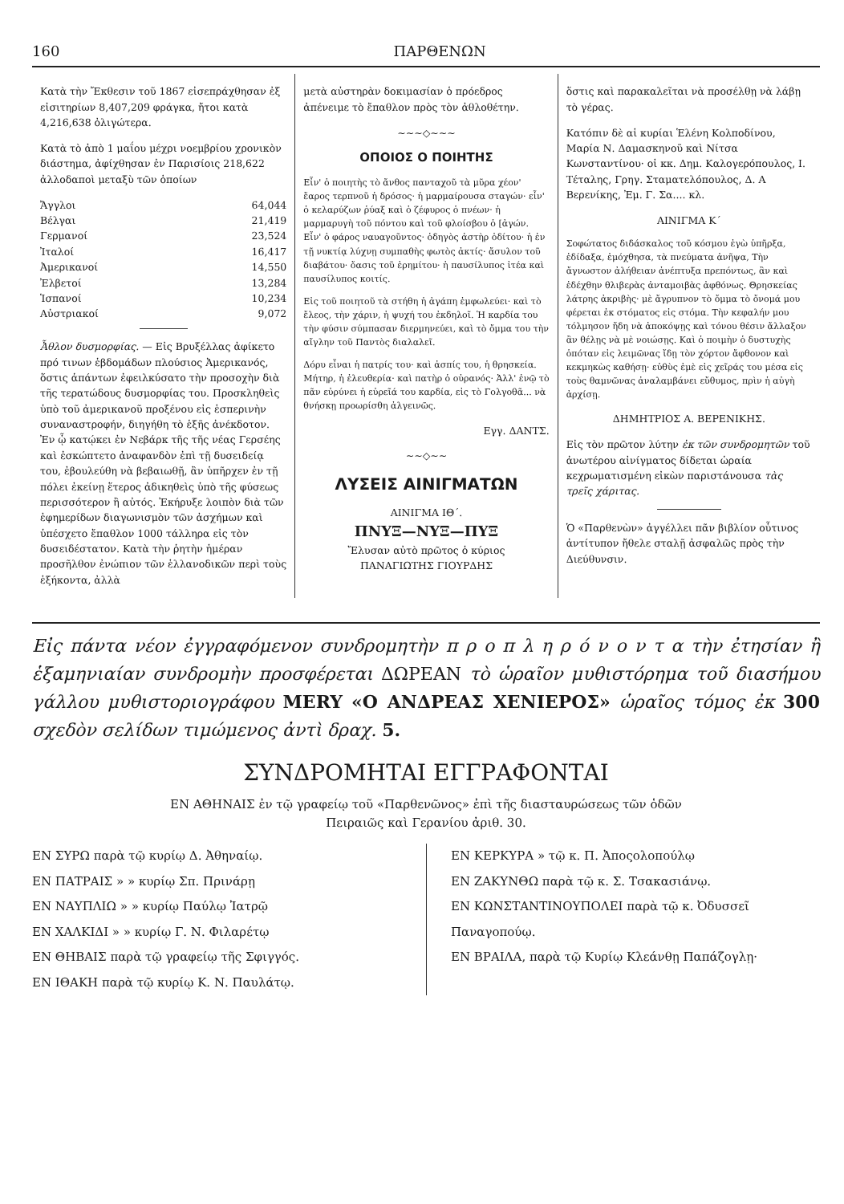160 ΠΑΡΘΕΝΩΝ
Κατὰ τὴν Ἔκθεσιν τοῦ 1867 εἰσεπράχθησαν ἐξ εἰσιτηρίων 8,407,209 φράγκα, ἤτοι κατὰ 4,216,638 ὀλιγώτερα.
Κατὰ τὸ ἀπὸ 1 μαΐου μέχρι νοεμβρίου χρονικὸν διάστημα, ἀφίχθησαν ἐν Παρισίοις 218,622 ἀλλοδαποὶ μεταξὺ τῶν ὁποίων
| Ἄγγλοι | 64,044 |
| Βέλγαι | 21,419 |
| Γερμανοί | 23,524 |
| Ἰταλοί | 16,417 |
| Ἀμερικανοί | 14,550 |
| Ἐλβετοί | 13,284 |
| Ἱσπανοί | 10,234 |
| Αὐστριακοί | 9,072 |
Ἆθλον δυσμορφίας. — Εἰς Βρυξέλλας ἀφίκετο πρό τινων ἑβδομάδων πλούσιος Ἀμερικανός, ὅστις ἁπάντων ἐφειλκύσατο τὴν προσοχὴν διὰ τῆς τερατώδους δυσμορφίας του. Προσκληθεὶς ὑπὸ τοῦ ἀμερικανοῦ προξένου εἰς ἑσπερινὴν συναναστροφήν, διηγήθη τὸ ἑξῆς ἀνέκδοτον. Ἐν ᾧ κατῴκει ἐν Νεβάρκ τῆς τῆς νέας Γερσέης καὶ ἐσκώπτετο ἀναφανδὸν ἐπὶ τῇ δυσειδείᾳ του, ἐβουλεύθη νὰ βεβαιωθῇ, ἂν ὑπῆρχεν ἐν τῇ πόλει ἐκείνῃ ἕτερος ἀδικηθεὶς ὑπὸ τῆς φύσεως περισσότερον ἢ αὐτός. Ἐκήρυξε λοιπὸν διὰ τῶν ἐφημερίδων διαγωνισμὸν τῶν ἀσχήμων καὶ ὑπέσχετο ἔπαθλον 1000 τάλληρα εἰς τὸν δυσειδέστατον. Κατὰ τὴν ῥητὴν ἡμέραν προσῆλθον ἐνώπιον τῶν ἑλλανοδικῶν περὶ τοὺς ἑξήκοντα, ἀλλὰ
μετὰ αὐστηρὰν δοκιμασίαν ὁ πρόεδρος ἀπένειμε τὸ ἔπαθλον πρὸς τὸν ἀθλοθέτην.
~~~◇~~~
ΟΠΟΙΟΣ Ο ΠΟΙΗΤΗΣ
Εἶν' ὁ ποιητὴς τὸ ἄνθος πανταχοῦ τὰ μῦρα χέον' ἔαρος τερπνοῦ ἡ δρόσος· ἡ μαρμαίρουσα σταγών· εἶν' ὁ κελαρύζων ῥύαξ καὶ ὁ ζέφυρος ὁ πνέων· ἡ μαρμαρυγὴ τοῦ πόντου καὶ τοῦ φλοίσβου ὁ [ἀγών.
Εἶν' ὁ φάρος ναυαγοῦντος· ὁδηγὸς ἀστὴρ ὁδίτου· ἡ ἐν τῇ νυκτίᾳ λύχνῃ συμπαθὴς φωτὸς ἀκτίς· ἄσυλον τοῦ διαβάτου· ὄασις τοῦ ἐρημίτου· ἡ παυσίλυπος ἰτέα καὶ παυσίλυπος κοιτίς.
Εἰς τοῦ ποιητοῦ τὰ στήθη ἡ ἀγάπη ἐμφωλεύει· καὶ τὸ ἔλεος, τὴν χάριν, ἡ ψυχή του ἐκδηλοῖ. Ἡ καρδία του τὴν φύσιν σύμπασαν διερμηνεύει, καὶ τὸ ὄμμα του τὴν αἴγλην τοῦ Παντὸς διαλαλεῖ.
Δόρυ εἶναι ἡ πατρίς του· καὶ ἀσπίς του, ἡ θρησκεία.
Μήτηρ, ἡ ἐλευθερία· καὶ πατὴρ ὁ οὐρανός· Ἀλλ' ἐνῷ τὸ πᾶν εὐρύνει ἡ εὐρεῖά του καρδία, εἰς τὸ Γολγοθᾶ... νὰ θνήσκῃ προωρίσθη ἀλγεινῶς.
Εγγ. ΔΑΝΤΣ.
~~◇~~
ΛΥΣΕΙΣ ΑΙΝΙΓΜΑΤΩΝ
ΑΙΝΙΓΜΑ ΙΘ΄.
ΠΝΥΞ—ΝΥΞ—ΠΥΞ
Ἔλυσαν αὐτὸ πρῶτος ὁ κύριος
ΠΑΝΑΓΙΩΤΗΣ ΓΙΟΥΡΔΗΣ
ὅστις καὶ παρακαλεῖται νὰ προσέλθῃ νὰ λάβῃ τὸ γέρας.
Κατόπιν δὲ αἱ κυρίαι Ἑλένη Κολποδίνου, Μαρία Ν. Δαμασκηνοῦ καὶ Νίτσα Κωνσταντίνου· οἱ κκ. Δημ. Καλογερόπουλος, Ι. Τέταλης, Γρηγ. Σταματελόπουλος, Δ. Α Βερενίκης, Ἐμ. Γ. Σα.... κλ.
ΑΙΝΙΓΜΑ Κ΄
Σοφώτατος διδάσκαλος τοῦ κόσμου ἐγὼ ὑπῆρξα, ἐδίδαξα, ἐμόχθησα, τὰ πνεύματα ἀνῆψα, Τὴν ἄγνωστον ἀλήθειαν ἀνέπτυξα πρεπόντως, ἂν καὶ ἐδέχθην θλιβερὰς ἀνταμοιβὰς ἀφθόνως. Θρησκείας λάτρης ἀκριβὴς· μὲ ἄγρυπνον τὸ ὄμμα τὸ ὄνομά μου φέρεται ἐκ στόματος εἰς στόμα. Τὴν κεφαλήν μου τόλμησον ἤδη νὰ ἀποκόψῃς καὶ τόνου θέσιν ἄλλαξον ἂν θέλῃς νὰ μὲ νοιώσῃς. Καὶ ὁ ποιμὴν ὁ δυστυχὴς ὁπόταν εἰς λειμῶνας ἴδῃ τὸν χόρτον ἄφθονον καὶ κεκμηκὼς καθήσῃ· εὐθὺς ἐμὲ εἰς χεῖράς του μέσα εἰς τοὺς θαμνῶνας ἀναλαμβάνει εὔθυμος, πρὶν ἡ αὐγὴ ἀρχίσῃ.
ΔΗΜΗΤΡΙΟΣ Α. ΒΕΡΕΝΙΚΗΣ.
Εἰς τὸν πρῶτον λύτην ἐκ τῶν συνδρομητῶν τοῦ ἀνωτέρου αἰνίγματος δίδεται ὡραία κεχρωματισμένη εἰκὼν παριστάνουσα τὰς τρεῖς χάριτας.
Ὁ «Παρθενὼν» ἀγγέλλει πᾶν βιβλίον οὗτινος ἀντίτυπον ἤθελε σταλῇ ἀσφαλῶς πρὸς τὴν Διεύθυνσιν.
Εἰς πάντα νέον ἐγγραφόμενον συνδρομητὴν π ρ ο π λ η ρ ό ν ο ν τ α τὴν ἐτησίαν ἢ ἑξαμηνιαίαν συνδρομὴν προσφέρεται ΔΩΡΕΑΝ τὸ ὡραῖον μυθιστόρημα τοῦ διασήμου γάλλου μυθιστοριογράφου MERY «Ο ΑΝΔΡΕΑΣ ΧΕΝΙΕΡΟΣ» ὡραῖος τόμος ἐκ 300 σχεδὸν σελίδων τιμώμενος ἀντὶ δραχ. 5.
ΣΥΝΔΡΟΜΗΤΑΙ ΕΓΓΡΑΦΟΝΤΑΙ
ΕΝ ΑΘΗΝΑΙΣ ἐν τῷ γραφείῳ τοῦ «Παρθενῶνος» ἐπὶ τῆς διασταυρώσεως τῶν ὁδῶν
Πειραιῶς καὶ Γερανίου ἀριθ. 30.
ΕΝ ΣΥΡΩ παρὰ τῷ κυρίῳ Δ. Ἀθηναίῳ.
ΕΝ ΠΑΤΡΑΙΣ » » κυρίῳ Σπ. Πρινάρῃ
ΕΝ ΝΑΥΠΛΙΩ » » κυρίῳ Παύλῳ Ἰατρῷ
ΕΝ ΧΑΛΚΙΔΙ » » κυρίῳ Γ. Ν. Φιλαρέτῳ
ΕΝ ΘΗΒΑΙΣ παρὰ τῷ γραφείῳ τῆς Σφιγγός.
ΕΝ ΙΘΑΚΗ παρὰ τῷ κυρίῳ Κ. Ν. Παυλάτῳ.
ΕΝ ΚΕΡΚΥΡΑ » τῷ κ. Π. Ἀποςολοπούλῳ
ΕΝ ΖΑΚΥΝΘΩ παρὰ τῷ κ. Σ. Τσακασιάνῳ.
ΕΝ ΚΩΝΣΤΑΝΤΙΝΟΥΠΟΛΕΙ παρὰ τῷ κ. Ὀδυσσεῖ Παναγοπούῳ.
ΕΝ ΒΡΑΙΛΑ, παρὰ τῷ Κυρίῳ Κλεάνθῃ Παπάζογλῃ·